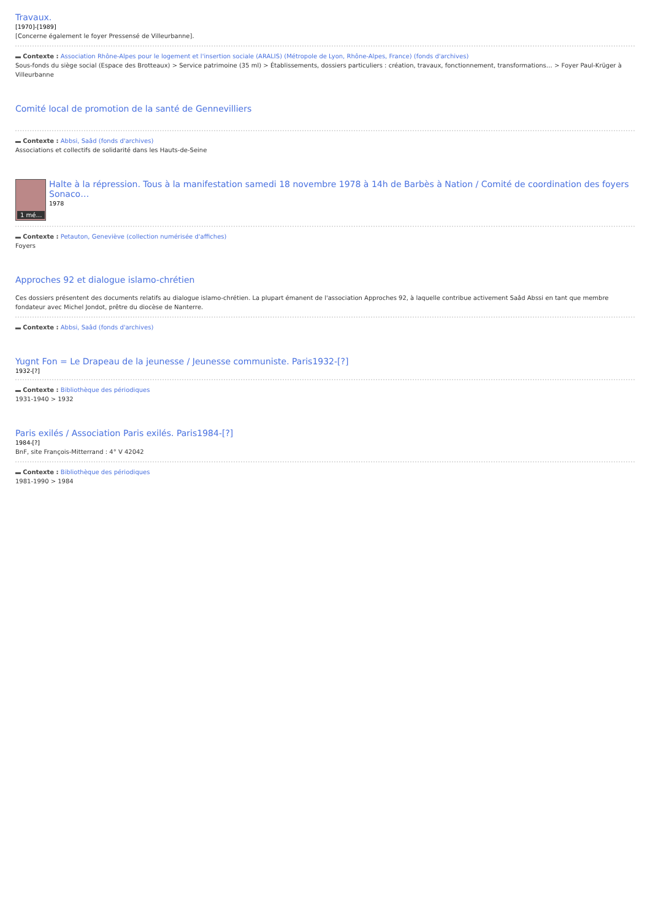Travaux.
[1970]-[1989]
[Concerne également le foyer Pressensé de Villeurbanne].
Contexte : Association Rhône-Alpes pour le logement et l'insertion sociale (ARALIS) (Métropole de Lyon, Rhône-Alpes, France) (fonds d'archives)
Sous-fonds du siège social (Espace des Brotteaux) > Service patrimoine (35 ml) > Établissements, dossiers particuliers : création, travaux, fonctionnement, transformations… > Foyer Paul-Krüger à Villeurbanne
Comité local de promotion de la santé de Gennevilliers
Contexte : Abbsi, Saâd (fonds d'archives)
Associations et collectifs de solidarité dans les Hauts-de-Seine
1 mé…
Halte à la répression. Tous à la manifestation samedi 18 novembre 1978 à 14h de Barbès à Nation / Comité de coordination des foyers Sonaco…
1978
Contexte : Petauton, Geneviève (collection numérisée d'affiches)
Foyers
Approches 92 et dialogue islamo-chrétien
Ces dossiers présentent des documents relatifs au dialogue islamo-chrétien. La plupart émanent de l'association Approches 92, à laquelle contribue activement Saâd Abssi en tant que membre fondateur avec Michel Jondot, prêtre du diocèse de Nanterre.
Contexte : Abbsi, Saâd (fonds d'archives)
Yugnt Fon = Le Drapeau de la jeunesse / Jeunesse communiste. Paris1932-[?]
1932-[?]
Contexte : Bibliothèque des périodiques
1931-1940 > 1932
Paris exilés / Association Paris exilés. Paris1984-[?]
1984-[?]
BnF, site François-Mitterrand : 4° V 42042
Contexte : Bibliothèque des périodiques
1981-1990 > 1984